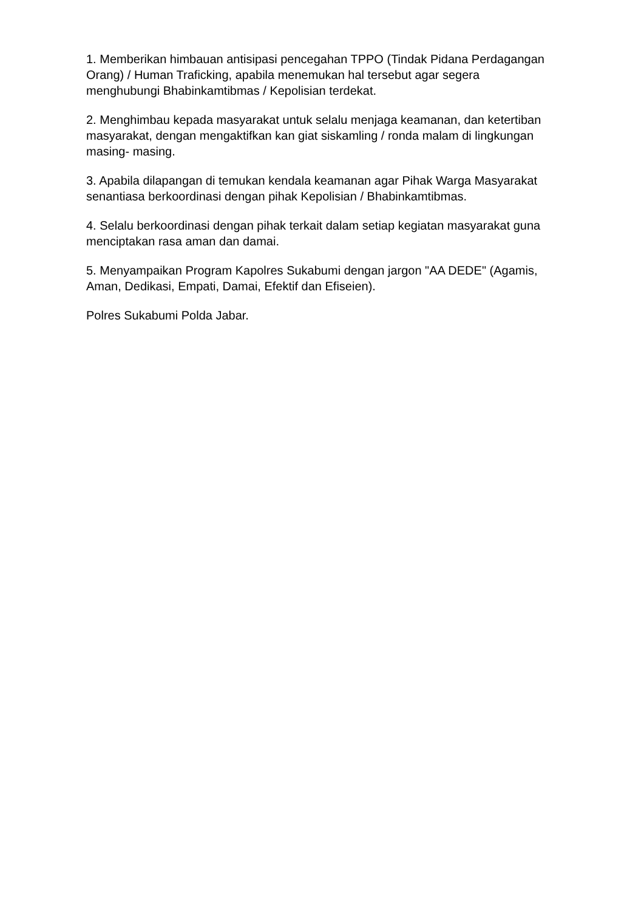1. Memberikan himbauan antisipasi pencegahan TPPO (Tindak Pidana Perdagangan Orang) / Human Traficking, apabila menemukan hal tersebut agar segera menghubungi Bhabinkamtibmas / Kepolisian terdekat.
2. Menghimbau kepada masyarakat untuk selalu menjaga keamanan, dan ketertiban masyarakat, dengan mengaktifkan kan giat siskamling / ronda malam di lingkungan masing- masing.
3. Apabila dilapangan di temukan kendala keamanan agar Pihak Warga Masyarakat senantiasa berkoordinasi dengan pihak Kepolisian / Bhabinkamtibmas.
4. Selalu berkoordinasi dengan pihak terkait dalam setiap kegiatan masyarakat guna menciptakan rasa aman dan damai.
5. Menyampaikan Program Kapolres Sukabumi dengan jargon "AA DEDE" (Agamis, Aman, Dedikasi, Empati, Damai, Efektif dan Efiseien).
Polres Sukabumi Polda Jabar.